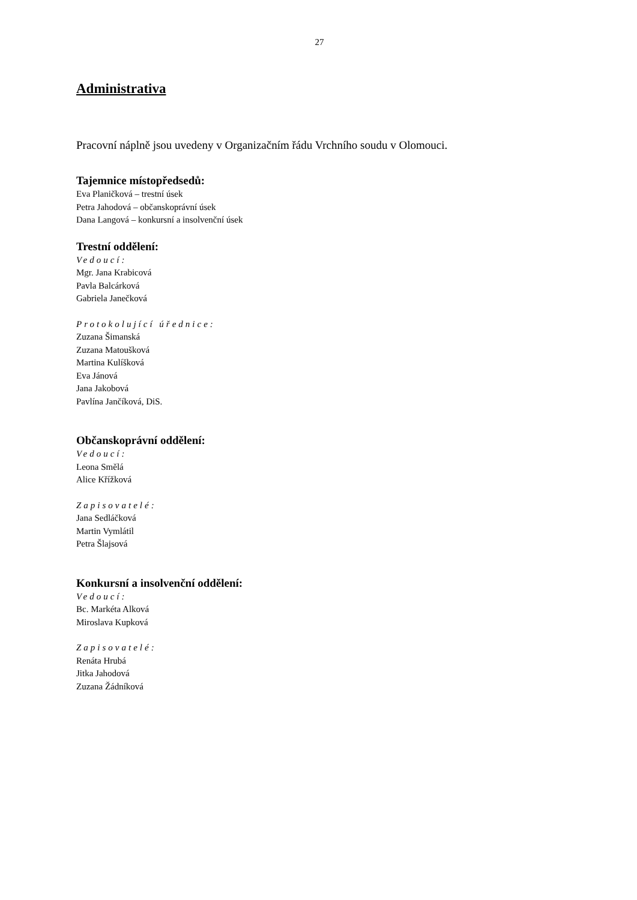27
Administrativa
Pracovní náplně jsou uvedeny v Organizačním řádu Vrchního soudu v Olomouci.
Tajemnice místopředsedů:
Eva Planičková – trestní úsek
Petra Jahodová – občanskoprávní úsek
Dana Langová – konkursní a insolvenční úsek
Trestní oddělení:
Vedoucí:
Mgr. Jana Krabicová
Pavla Balcárková
Gabriela Janečková
Protokolující úřednice:
Zuzana Šimanská
Zuzana Matoušková
Martina Kulíšková
Eva Jánová
Jana Jakobová
Pavlína Jančíková, DiS.
Občanskoprávní oddělení:
Vedoucí:
Leona Smělá
Alice Křížková
Zapisovatelé:
Jana Sedláčková
Martin Vymlátil
Petra Šlajsová
Konkursní a insolvenční oddělení:
Vedoucí:
Bc. Markéta Alková
Miroslava Kupková
Zapisovatelé:
Renáta Hrubá
Jitka Jahodová
Zuzana Žádníková